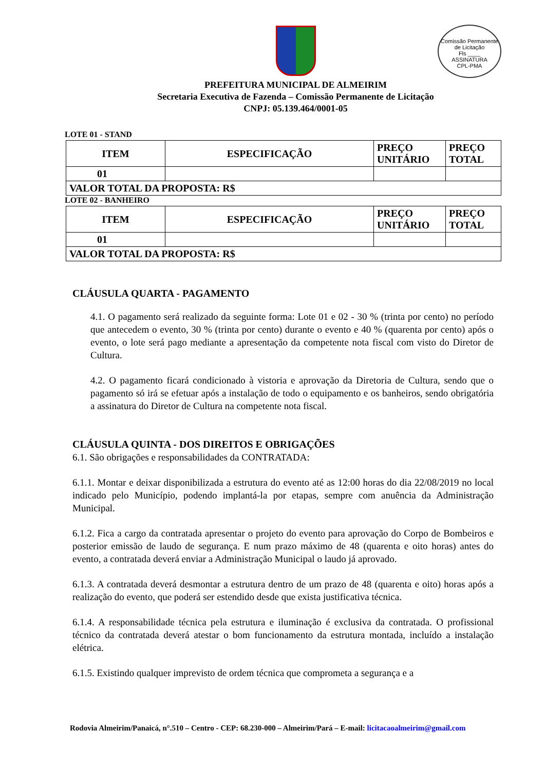Comissão Permanente de Licitação
Fls ____
ASSINATURA
CPL-PMA
PREFEITURA MUNICIPAL DE ALMEIRIM
Secretaria Executiva de Fazenda – Comissão Permanente de Licitação
CNPJ: 05.139.464/0001-05
LOTE 01 - STAND
| ITEM | ESPECIFICAÇÃO | PREÇO UNITÁRIO | PREÇO TOTAL |
| --- | --- | --- | --- |
| 01 | | | |
| VALOR TOTAL DA PROPOSTA: R$ | | | |
LOTE 02 - BANHEIRO
| ITEM | ESPECIFICAÇÃO | PREÇO UNITÁRIO | PREÇO TOTAL |
| --- | --- | --- | --- |
| 01 | | | |
| VALOR TOTAL DA PROPOSTA: R$ | | | |
CLÁUSULA QUARTA - PAGAMENTO
4.1. O pagamento será realizado da seguinte forma: Lote 01 e 02 - 30 % (trinta por cento) no período que antecedem o evento, 30 % (trinta por cento) durante o evento e 40 % (quarenta por cento) após o evento, o lote será pago mediante a apresentação da competente nota fiscal com visto do Diretor de Cultura.
4.2. O pagamento ficará condicionado à vistoria e aprovação da Diretoria de Cultura, sendo que o pagamento só irá se efetuar após a instalação de todo o equipamento e os banheiros, sendo obrigatória a assinatura do Diretor de Cultura na competente nota fiscal.
CLÁUSULA QUINTA - DOS DIREITOS E OBRIGAÇÕES
6.1. São obrigações e responsabilidades da CONTRATADA:
6.1.1. Montar e deixar disponibilizada a estrutura do evento até as 12:00 horas do dia 22/08/2019 no local indicado pelo Município, podendo implantá-la por etapas, sempre com anuência da Administração Municipal.
6.1.2. Fica a cargo da contratada apresentar o projeto do evento para aprovação do Corpo de Bombeiros e posterior emissão de laudo de segurança. E num prazo máximo de 48 (quarenta e oito horas) antes do evento, a contratada deverá enviar a Administração Municipal o laudo já aprovado.
6.1.3. A contratada deverá desmontar a estrutura dentro de um prazo de 48 (quarenta e oito) horas após a realização do evento, que poderá ser estendido desde que exista justificativa técnica.
6.1.4. A responsabilidade técnica pela estrutura e iluminação é exclusiva da contratada. O profissional técnico da contratada deverá atestar o bom funcionamento da estrutura montada, incluído a instalação elétrica.
6.1.5. Existindo qualquer imprevisto de ordem técnica que comprometa a segurança e a
Rodovia Almeirim/Panaicá, n°.510 – Centro - CEP: 68.230-000 – Almeirim/Pará – E-mail: licitacaoalmeirim@gmail.com